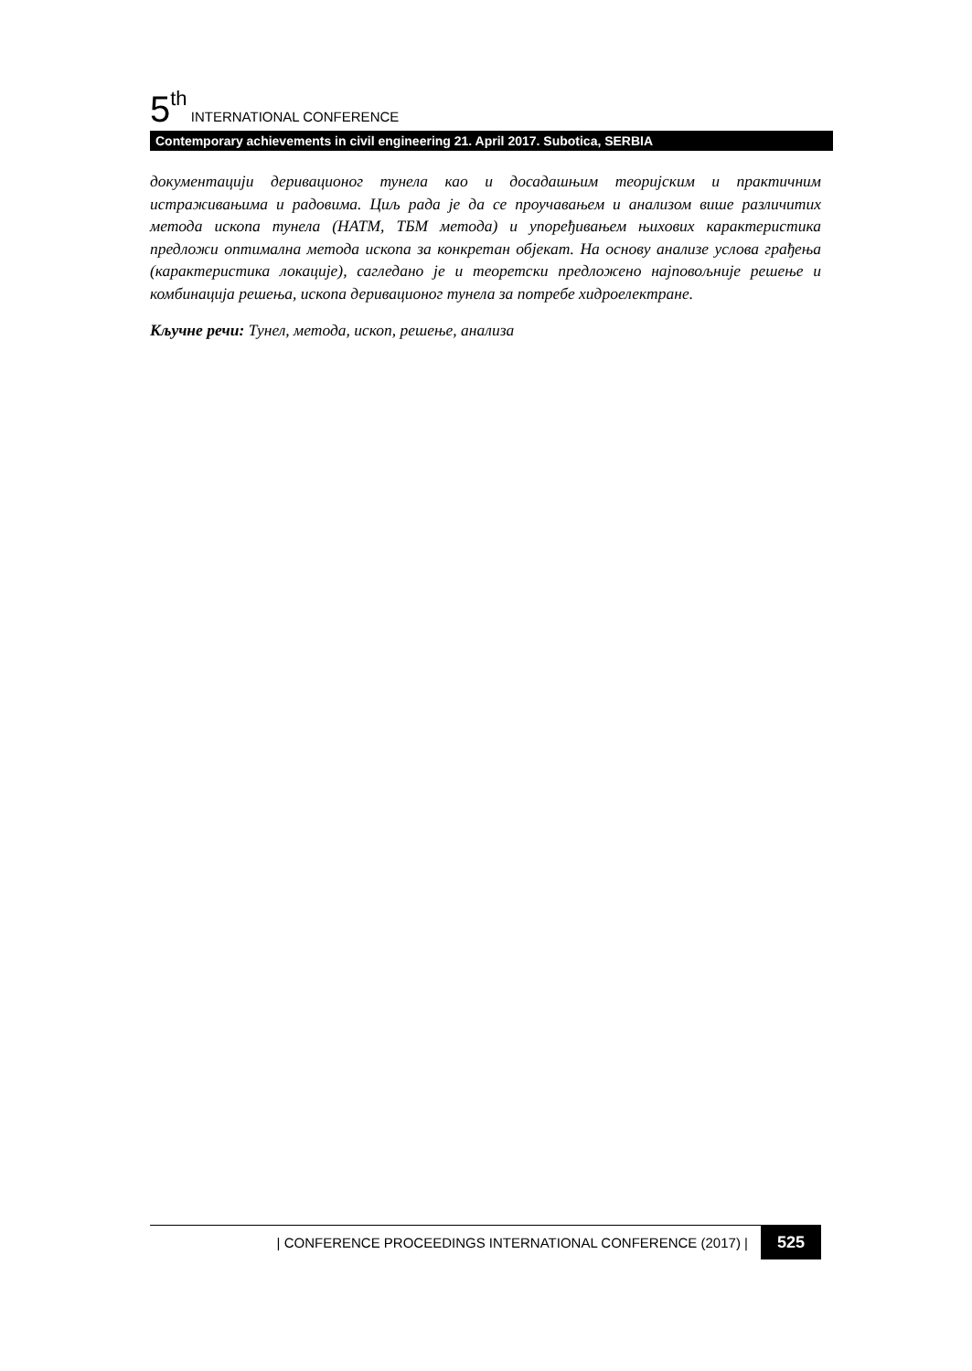5<sup>th</sup> INTERNATIONAL CONFERENCE
Contemporary achievements in civil engineering 21. April 2017. Subotica, SERBIA
документацији деривационог тунела као и досадашњим теоријским и практичним истраживањима и радовима. Циљ рада је да се проучавањем и анализом више различитих метода ископа тунела (НАТМ, ТБМ метода) и упоређивањем њихових карактеристика предложи оптимална метода ископа за конкретан објекат. На основу анализе услова грађења (карактеристика локације), сагледано је и теоретски предложено најповољније решење и комбинација решења, ископа деривационог тунела за потребе хидроелектране.
Кључне речи: Тунел, метода, ископ, решење, анализа
| CONFERENCE PROCEEDINGS INTERNATIONAL CONFERENCE (2017) | 525